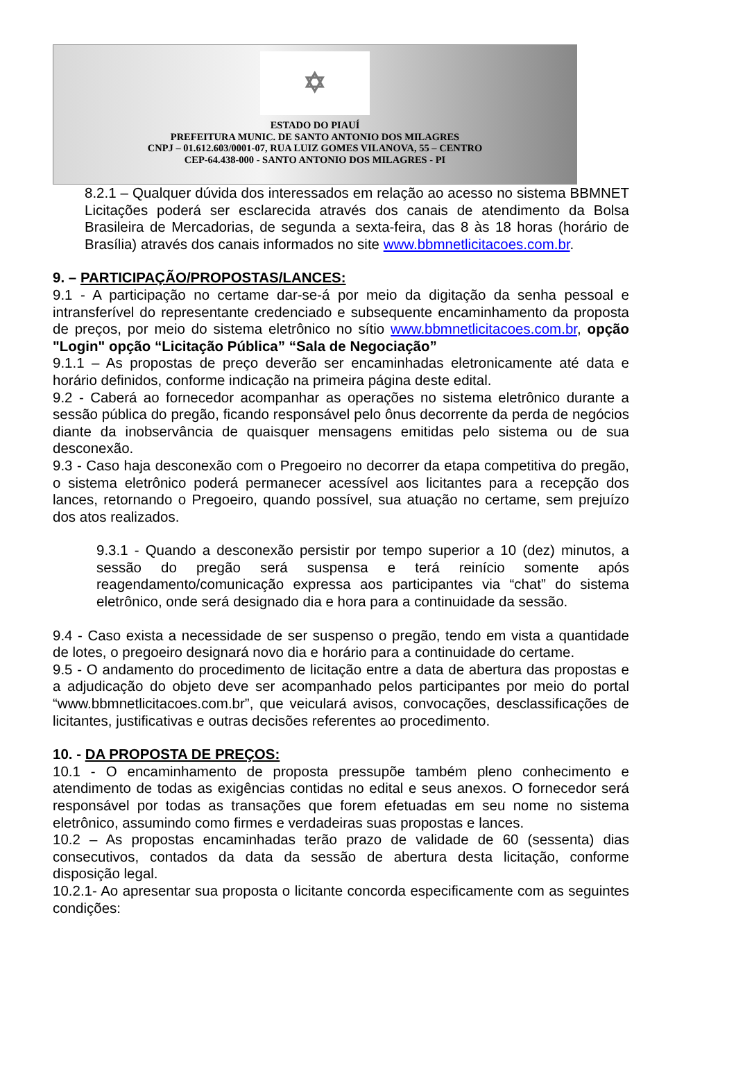✡
ESTADO DO PIAUÍ
PREFEITURA MUNIC. DE SANTO ANTONIO DOS MILAGRES
CNPJ – 01.612.603/0001-07, RUA LUIZ GOMES VILANOVA, 55 – CENTRO
CEP-64.438-000 - SANTO ANTONIO DOS MILAGRES - PI
8.2.1 – Qualquer dúvida dos interessados em relação ao acesso no sistema BBMNET Licitações poderá ser esclarecida através dos canais de atendimento da Bolsa Brasileira de Mercadorias, de segunda a sexta-feira, das 8 às 18 horas (horário de Brasília) através dos canais informados no site www.bbmnetlicitacoes.com.br.
9. – PARTICIPAÇÃO/PROPOSTAS/LANCES:
9.1 - A participação no certame dar-se-á por meio da digitação da senha pessoal e intransferível do representante credenciado e subsequente encaminhamento da proposta de preços, por meio do sistema eletrônico no sítio www.bbmnetlicitacoes.com.br, opção "Login" opção “Licitação Pública” “Sala de Negociação”
9.1.1 – As propostas de preço deverão ser encaminhadas eletronicamente até data e horário definidos, conforme indicação na primeira página deste edital.
9.2 - Caberá ao fornecedor acompanhar as operações no sistema eletrônico durante a sessão pública do pregão, ficando responsável pelo ônus decorrente da perda de negócios diante da inobservância de quaisquer mensagens emitidas pelo sistema ou de sua desconexão.
9.3 - Caso haja desconexão com o Pregoeiro no decorrer da etapa competitiva do pregão, o sistema eletrônico poderá permanecer acessível aos licitantes para a recepção dos lances, retornando o Pregoeiro, quando possível, sua atuação no certame, sem prejuízo dos atos realizados.
9.3.1 - Quando a desconexão persistir por tempo superior a 10 (dez) minutos, a sessão do pregão será suspensa e terá reinício somente após reagendamento/comunicação expressa aos participantes via “chat” do sistema eletrônico, onde será designado dia e hora para a continuidade da sessão.
9.4 - Caso exista a necessidade de ser suspenso o pregão, tendo em vista a quantidade de lotes, o pregoeiro designará novo dia e horário para a continuidade do certame.
9.5 - O andamento do procedimento de licitação entre a data de abertura das propostas e a adjudicação do objeto deve ser acompanhado pelos participantes por meio do portal “www.bbmnetlicitacoes.com.br”, que veiculará avisos, convocações, desclassificações de licitantes, justificativas e outras decisões referentes ao procedimento.
10. - DA PROPOSTA DE PREÇOS:
10.1 - O encaminhamento de proposta pressupõe também pleno conhecimento e atendimento de todas as exigências contidas no edital e seus anexos. O fornecedor será responsável por todas as transações que forem efetuadas em seu nome no sistema eletrônico, assumindo como firmes e verdadeiras suas propostas e lances.
10.2 – As propostas encaminhadas terão prazo de validade de 60 (sessenta) dias consecutivos, contados da data da sessão de abertura desta licitação, conforme disposição legal.
10.2.1- Ao apresentar sua proposta o licitante concorda especificamente com as seguintes condições: